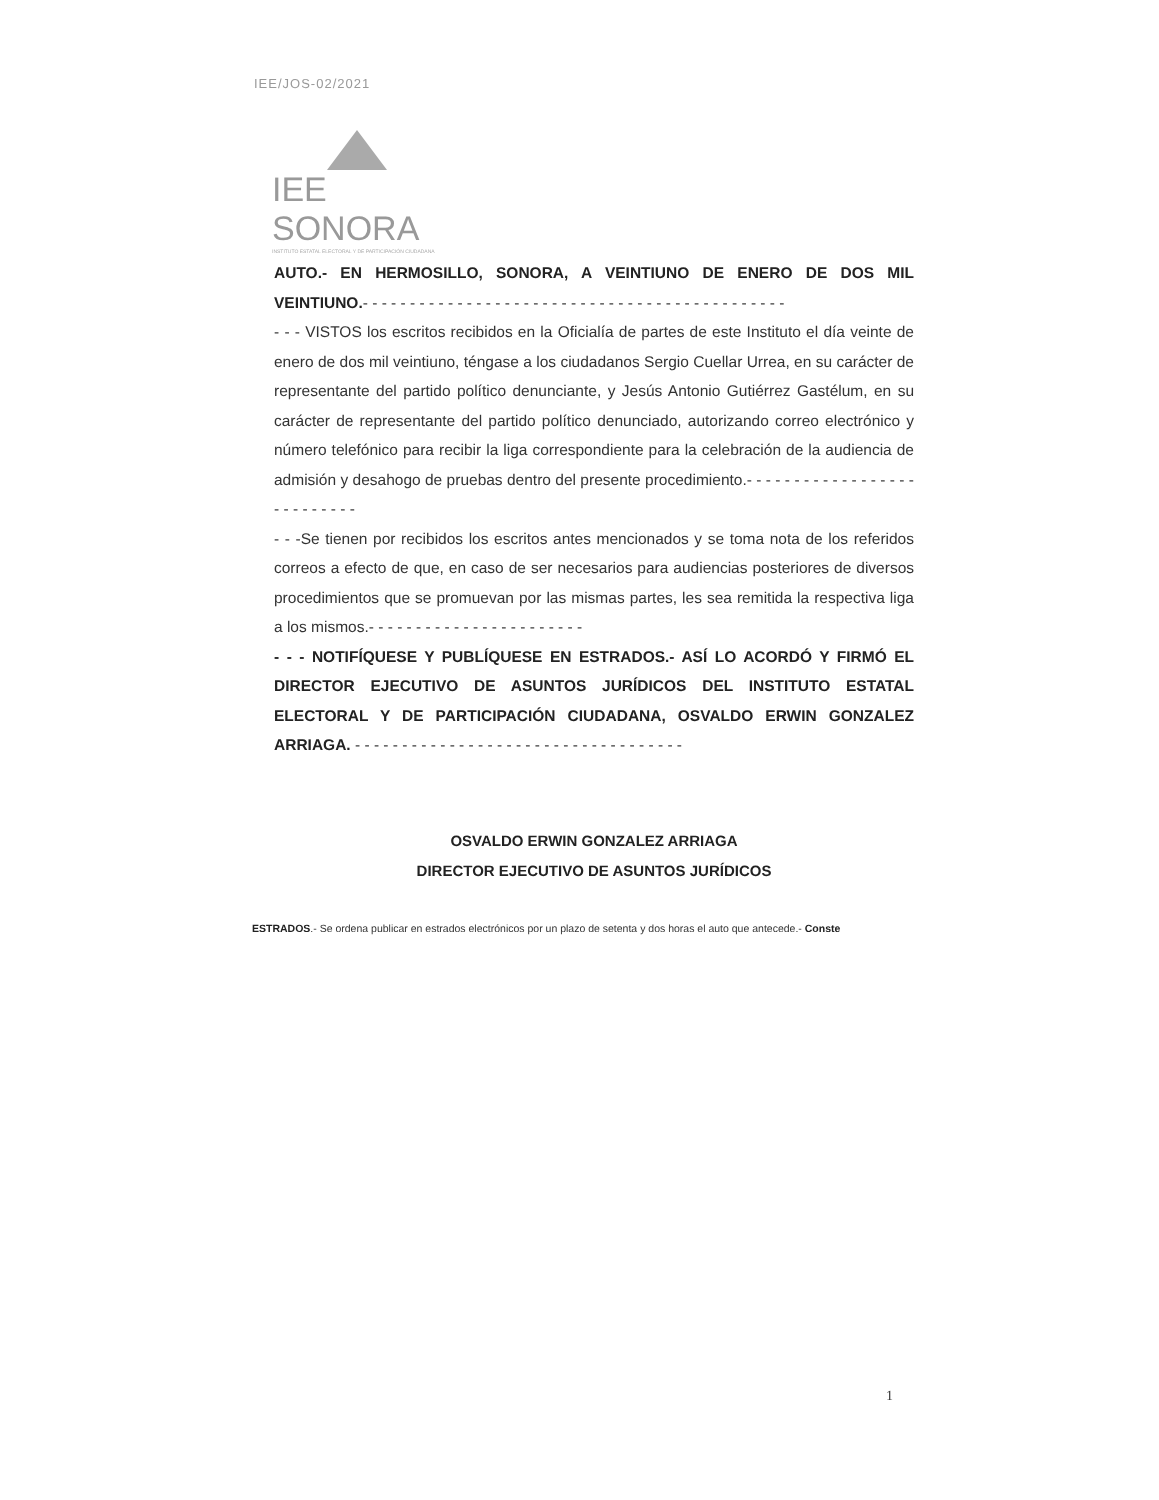IEE/JOS-02/2021
IEE SONORA
INSTITUTO ESTATAL ELECTORAL Y DE PARTICIPACIÓN CIUDADANA
AUTO.- EN HERMOSILLO, SONORA, A VEINTIUNO DE ENERO DE DOS MIL VEINTIUNO.- - - - - - - - - - - - - - - - - - - - - - - - - - - - - - - - - - - - - - - - - - - - -
- - - VISTOS los escritos recibidos en la Oficialía de partes de este Instituto el día veinte de enero de dos mil veintiuno, téngase a los ciudadanos Sergio Cuellar Urrea, en su carácter de representante del partido político denunciante, y Jesús Antonio Gutiérrez Gastélum, en su carácter de representante del partido político denunciado, autorizando correo electrónico y número telefónico para recibir la liga correspondiente para la celebración de la audiencia de admisión y desahogo de pruebas dentro del presente procedimiento.- - - - - - - - - - - - - - - - - - - - - - - - - - -
- - -Se tienen por recibidos los escritos antes mencionados y se toma nota de los referidos correos a efecto de que, en caso de ser necesarios para audiencias posteriores de diversos procedimientos que se promuevan por las mismas partes, les sea remitida la respectiva liga a los mismos.- - - - - - - - - - - - - - - - - - - - - - -
- - - NOTIFÍQUESE Y PUBLÍQUESE EN ESTRADOS.- ASÍ LO ACORDÓ Y FIRMÓ EL DIRECTOR EJECUTIVO DE ASUNTOS JURÍDICOS DEL INSTITUTO ESTATAL ELECTORAL Y DE PARTICIPACIÓN CIUDADANA, OSVALDO ERWIN GONZALEZ ARRIAGA. - - - - - - - - - - - - - - - - - - - - - - - - - - - - - - - - - - -
OSVALDO ERWIN GONZALEZ ARRIAGA
DIRECTOR EJECUTIVO DE ASUNTOS JURÍDICOS
ESTRADOS.- Se ordena publicar en estrados electrónicos por un plazo de setenta y dos horas el auto que antecede.- Conste
1